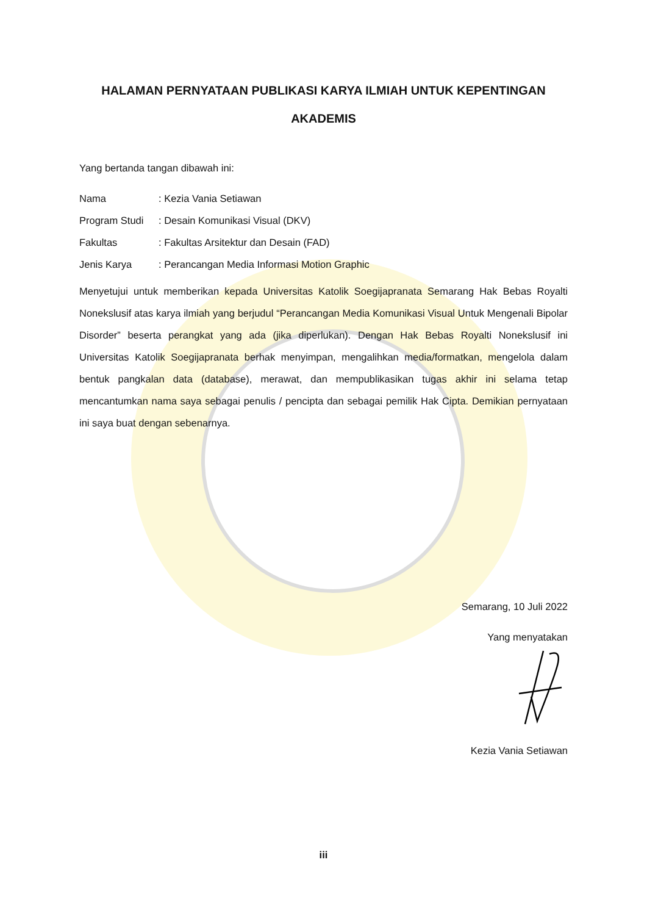HALAMAN PERNYATAAN PUBLIKASI KARYA ILMIAH UNTUK KEPENTINGAN AKADEMIS
Yang bertanda tangan dibawah ini:
| Nama | : Kezia Vania Setiawan |
| Program Studi | : Desain Komunikasi Visual (DKV) |
| Fakultas | : Fakultas Arsitektur dan Desain (FAD) |
| Jenis Karya | : Perancangan Media Informasi Motion Graphic |
Menyetujui untuk memberikan kepada Universitas Katolik Soegijapranata Semarang Hak Bebas Royalti Nonekslusif atas karya ilmiah yang berjudul “Perancangan Media Komunikasi Visual Untuk Mengenali Bipolar Disorder” beserta perangkat yang ada (jika diperlukan). Dengan Hak Bebas Royalti Nonekslusif ini Universitas Katolik Soegijapranata berhak menyimpan, mengalihkan media/formatkan, mengelola dalam bentuk pangkalan data (database), merawat, dan mempublikasikan tugas akhir ini selama tetap mencantumkan nama saya sebagai penulis / pencipta dan sebagai pemilik Hak Cipta. Demikian pernyataan ini saya buat dengan sebenarnya.
Semarang, 10 Juli 2022
Yang menyatakan
Kezia Vania Setiawan
iii